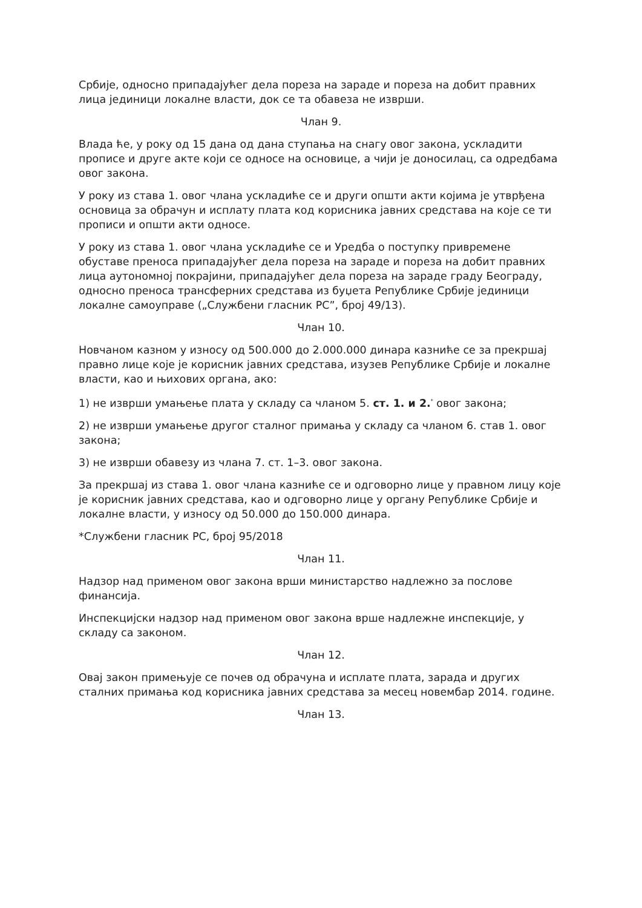Србије, односно припадајућег дела пореза на зараде и пореза на добит правних лица јединици локалне власти, док се та обавеза не изврши.
Члан 9.
Влада ће, у року од 15 дана од дана ступања на снагу овог закона, ускладити прописе и друге акте који се односе на основице, а чији је доносилац, са одредбама овог закона.
У року из става 1. овог члана ускладиће се и други општи акти којима је утврђена основица за обрачун и исплату плата код корисника јавних средстава на које се ти прописи и општи акти односе.
У року из става 1. овог члана ускладиће се и Уредба о поступку привремене обуставе преноса припадајућег дела пореза на зараде и пореза на добит правних лица аутономној покрајини, припадајућег дела пореза на зараде граду Београду, односно преноса трансферних средстава из буџета Републике Србије јединици локалне самоуправе („Службени гласник РС”, број 49/13).
Члан 10.
Новчаном казном у износу од 500.000 до 2.000.000 динара казниће се за прекршај правно лице које је корисник јавних средстава, изузев Републике Србије и локалне власти, као и њихових органа, ако:
1) не изврши умањење плата у складу са чланом 5. ст. 1. и 2.<sup>*</sup> овог закона;
2) не изврши умањење другог сталног примања у складу са чланом 6. став 1. овог закона;
3) не изврши обавезу из члана 7. ст. 1–3. овог закона.
За прекршај из става 1. овог члана казниће се и одговорно лице у правном лицу које је корисник јавних средстава, као и одговорно лице у органу Републике Србије и локалне власти, у износу од 50.000 до 150.000 динара.
*Службени гласник РС, број 95/2018
Члан 11.
Надзор над применом овог закона врши министарство надлежно за послове финансија.
Инспекцијски надзор над применом овог закона врше надлежне инспекције, у складу са законом.
Члан 12.
Овај закон примењује се почев од обрачуна и исплате плата, зарада и других сталних примања код корисника јавних средстава за месец новембар 2014. године.
Члан 13.